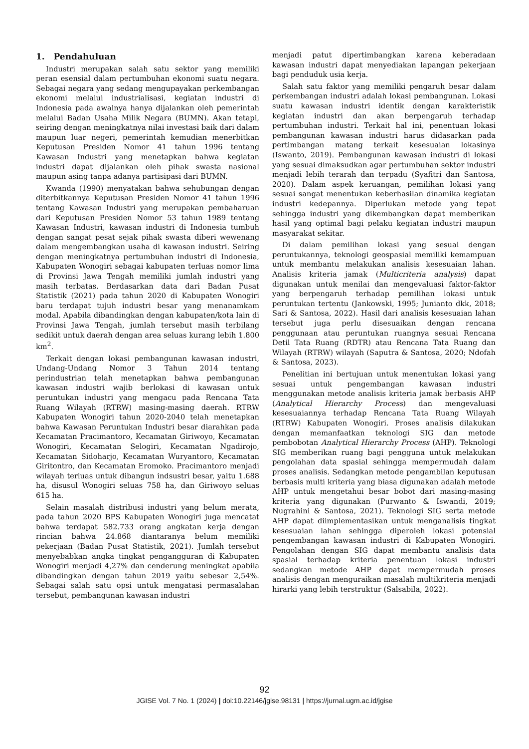1. Pendahuluan
Industri merupakan salah satu sektor yang memiliki peran esensial dalam pertumbuhan ekonomi suatu negara. Sebagai negara yang sedang mengupayakan perkembangan ekonomi melalui industrialisasi, kegiatan industri di Indonesia pada awalnya hanya dijalankan oleh pemerintah melalui Badan Usaha Milik Negara (BUMN). Akan tetapi, seiring dengan meningkatnya nilai investasi baik dari dalam maupun luar negeri, pemerintah kemudian menerbitkan Keputusan Presiden Nomor 41 tahun 1996 tentang Kawasan Industri yang menetapkan bahwa kegiatan industri dapat dijalankan oleh pihak swasta nasional maupun asing tanpa adanya partisipasi dari BUMN.
Kwanda (1990) menyatakan bahwa sehubungan dengan diterbitkannya Keputusan Presiden Nomor 41 tahun 1996 tentang Kawasan Industri yang merupakan pembaharuan dari Keputusan Presiden Nomor 53 tahun 1989 tentang Kawasan Industri, kawasan industri di Indonesia tumbuh dengan sangat pesat sejak pihak swasta diberi wewenang dalam mengembangkan usaha di kawasan industri. Seiring dengan meningkatnya pertumbuhan industri di Indonesia, Kabupaten Wonogiri sebagai kabupaten terluas nomor lima di Provinsi Jawa Tengah memiliki jumlah industri yang masih terbatas. Berdasarkan data dari Badan Pusat Statistik (2021) pada tahun 2020 di Kabupaten Wonogiri baru terdapat tujuh industri besar yang menanamkam modal. Apabila dibandingkan dengan kabupaten/kota lain di Provinsi Jawa Tengah, jumlah tersebut masih terbilang sedikit untuk daerah dengan area seluas kurang lebih 1.800 km<sup>2</sup>.
Terkait dengan lokasi pembangunan kawasan industri, Undang-Undang Nomor 3 Tahun 2014 tentang perindustrian telah menetapkan bahwa pembangunan kawasan industri wajib berlokasi di kawasan untuk peruntukan industri yang mengacu pada Rencana Tata Ruang Wilayah (RTRW) masing-masing daerah. RTRW Kabupaten Wonogiri tahun 2020-2040 telah menetapkan bahwa Kawasan Peruntukan Industri besar diarahkan pada Kecamatan Pracimantoro, Kecamatan Giriwoyo, Kecamatan Wonogiri, Kecamatan Selogiri, Kecamatan Ngadirojo, Kecamatan Sidoharjo, Kecamatan Wuryantoro, Kecamatan Giritontro, dan Kecamatan Eromoko. Pracimantoro menjadi wilayah terluas untuk dibangun indsustri besar, yaitu 1.688 ha, disusul Wonogiri seluas 758 ha, dan Giriwoyo seluas 615 ha.
Selain masalah distribusi industri yang belum merata, pada tahun 2020 BPS Kabupaten Wonogiri juga mencatat bahwa terdapat 582.733 orang angkatan kerja dengan rincian bahwa 24.868 diantaranya belum memiliki pekerjaan (Badan Pusat Statistik, 2021). Jumlah tersebut menyebabkan angka tingkat pengangguran di Kabupaten Wonogiri menjadi 4,27% dan cenderung meningkat apabila dibandingkan dengan tahun 2019 yaitu sebesar 2,54%. Sebagai salah satu opsi untuk mengatasi permasalahan tersebut, pembangunan kawasan industri
menjadi patut dipertimbangkan karena keberadaan kawasan industri dapat menyediakan lapangan pekerjaan bagi penduduk usia kerja.
Salah satu faktor yang memiliki pengaruh besar dalam perkembangan industri adalah lokasi pembangunan. Lokasi suatu kawasan industri identik dengan karakteristik kegiatan industri dan akan berpengaruh terhadap pertumbuhan industri. Terkait hal ini, penentuan lokasi pembangunan kawasan industri harus didasarkan pada pertimbangan matang terkait kesesuaian lokasinya (Iswanto, 2019). Pembangunan kawasan industri di lokasi yang sesuai dimaksudkan agar pertumbuhan sektor industri menjadi lebih terarah dan terpadu (Syafitri dan Santosa, 2020). Dalam aspek keruangan, pemilihan lokasi yang sesuai sangat menentukan keberhasilan dinamika kegiatan industri kedepannya. Diperlukan metode yang tepat sehingga industri yang dikembangkan dapat memberikan hasil yang optimal bagi pelaku kegiatan industri maupun masyarakat sekitar.
Di dalam pemilihan lokasi yang sesuai dengan peruntukannya, teknologi geospasial memiliki kemampuan untuk membantu melakukan analisis kesesuaian lahan. Analisis kriteria jamak (Multicriteria analysis) dapat digunakan untuk menilai dan mengevaluasi faktor-faktor yang berpengaruh terhadap pemilihan lokasi untuk peruntukan tertentu (Jankowski, 1995; Junianto dkk, 2018; Sari & Santosa, 2022). Hasil dari analisis kesesuaian lahan tersebut juga perlu disesuaikan dengan rencana penggunaan atau peruntukan ruangnya sesuai Rencana Detil Tata Ruang (RDTR) atau Rencana Tata Ruang dan Wilayah (RTRW) wilayah (Saputra & Santosa, 2020; Ndofah & Santosa, 2023).
Penelitian ini bertujuan untuk menentukan lokasi yang sesuai untuk pengembangan kawasan industri menggunakan metode analisis kriteria jamak berbasis AHP (Analytical Hierarchy Process) dan mengevaluasi kesesuaiannya terhadap Rencana Tata Ruang Wilayah (RTRW) Kabupaten Wonogiri. Proses analisis dilakukan dengan memanfaatkan teknologi SIG dan metode pembobotan Analytical Hierarchy Process (AHP). Teknologi SIG memberikan ruang bagi pengguna untuk melakukan pengolahan data spasial sehingga mempermudah dalam proses analisis. Sedangkan metode pengambilan keputusan berbasis multi kriteria yang biasa digunakan adalah metode AHP untuk mengetahui besar bobot dari masing-masing kriteria yang digunakan (Purwanto & Iswandi, 2019; Nugrahini & Santosa, 2021). Teknologi SIG serta metode AHP dapat diimplementasikan untuk menganalisis tingkat kesesuaian lahan sehingga diperoleh lokasi potensial pengembangan kawasan industri di Kabupaten Wonogiri. Pengolahan dengan SIG dapat membantu analisis data spasial terhadap kriteria penentuan lokasi industri sedangkan metode AHP dapat mempermudah proses analisis dengan menguraikan masalah multikriteria menjadi hirarki yang lebih terstruktur (Salsabila, 2022).
92
JGISE Vol. 7 No. 1 (2024) | doi:10.22146/jgise.98131 | https://jurnal.ugm.ac.id/jgise